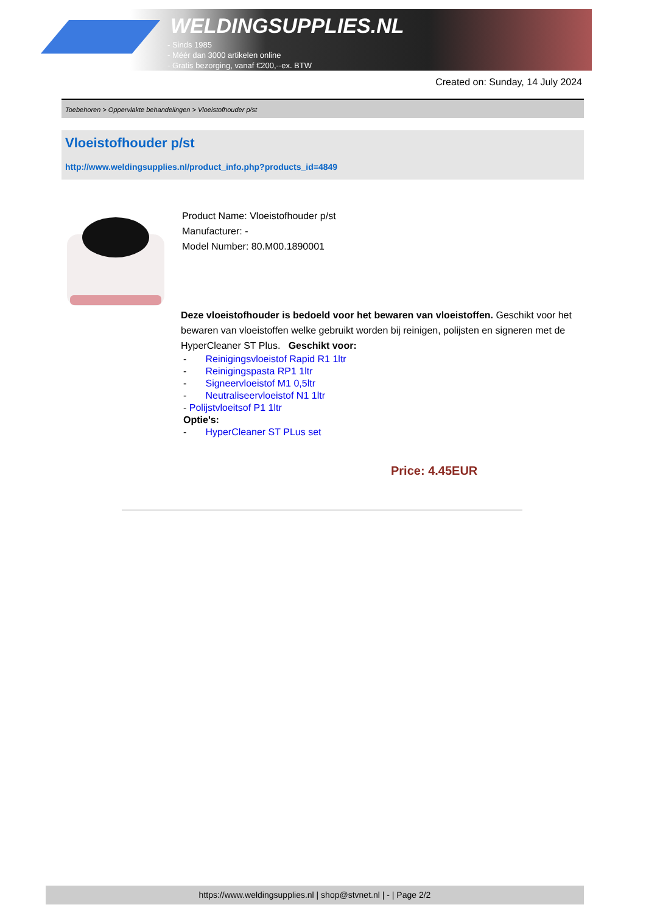WELDINGSUPPLIES.NL
- Sinds 1985
- Méér dan 3000 artikelen online
- Gratis bezorging, vanaf €200,--ex. BTW
Created on: Sunday, 14 July 2024
Toebehoren > Oppervlakte behandelingen > Vloeistofhouder p/st
Vloeistofhouder p/st
http://www.weldingsupplies.nl/product_info.php?products_id=4849
Product Name: Vloeistofhouder p/st
Manufacturer: -
Model Number: 80.M00.1890001
Deze vloeistofhouder is bedoeld voor het bewaren van vloeistoffen. Geschikt voor het bewaren van vloeistoffen welke gebruikt worden bij reinigen, polijsten en signeren met de HyperCleaner ST Plus. Geschikt voor:
- Reinigingsvloeistof Rapid R1 1ltr
- Reinigingspasta RP1 1ltr
- Signeervloeistof M1 0,5ltr
- Neutraliseervloeistof N1 1ltr
- Polijstvloeitsof P1 1ltr
Optie's:
- HyperCleaner ST PLus set
Price: 4.45EUR
https://www.weldingsupplies.nl | shop@stvnet.nl | - | Page 2/2